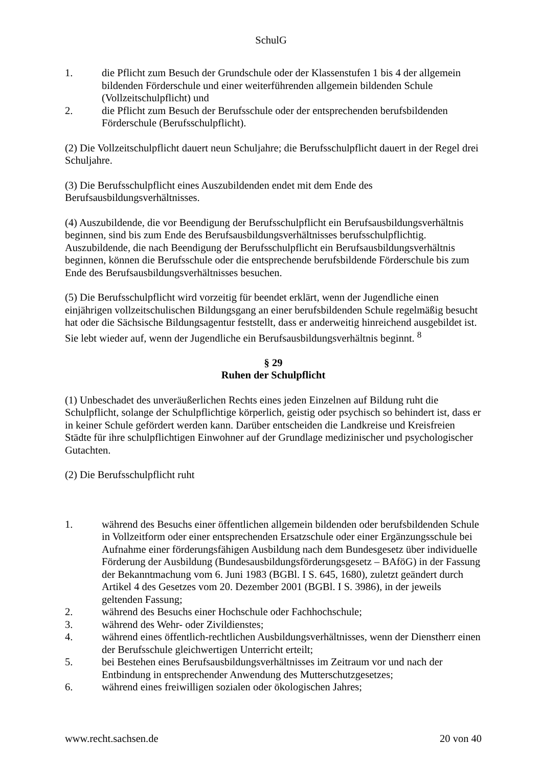SchulG
1. die Pflicht zum Besuch der Grundschule oder der Klassenstufen 1 bis 4 der allgemein bildenden Förderschule und einer weiterführenden allgemein bildenden Schule (Vollzeitschulpflicht) und
2. die Pflicht zum Besuch der Berufsschule oder der entsprechenden berufsbildenden Förderschule (Berufsschulpflicht).
(2) Die Vollzeitschulpflicht dauert neun Schuljahre; die Berufsschulpflicht dauert in der Regel drei Schuljahre.
(3) Die Berufsschulpflicht eines Auszubildenden endet mit dem Ende des Berufsausbildungsverhältnisses.
(4) Auszubildende, die vor Beendigung der Berufsschulpflicht ein Berufsausbildungsverhältnis beginnen, sind bis zum Ende des Berufsausbildungsverhältnisses berufsschulpflichtig. Auszubildende, die nach Beendigung der Berufsschulpflicht ein Berufsausbildungsverhältnis beginnen, können die Berufsschule oder die entsprechende berufsbildende Förderschule bis zum Ende des Berufsausbildungsverhältnisses besuchen.
(5) Die Berufsschulpflicht wird vorzeitig für beendet erklärt, wenn der Jugendliche einen einjährigen vollzeitschulischen Bildungsgang an einer berufsbildenden Schule regelmäßig besucht hat oder die Sächsische Bildungsagentur feststellt, dass er anderweitig hinreichend ausgebildet ist. Sie lebt wieder auf, wenn der Jugendliche ein Berufsausbildungsverhältnis beginnt. <sup>8</sup>
§ 29
Ruhen der Schulpflicht
(1) Unbeschadet des unveräußerlichen Rechts eines jeden Einzelnen auf Bildung ruht die Schulpflicht, solange der Schulpflichtige körperlich, geistig oder psychisch so behindert ist, dass er in keiner Schule gefördert werden kann. Darüber entscheiden die Landkreise und Kreisfreien Städte für ihre schulpflichtigen Einwohner auf der Grundlage medizinischer und psychologischer Gutachten.
(2) Die Berufsschulpflicht ruht
1. während des Besuchs einer öffentlichen allgemein bildenden oder berufsbildenden Schule in Vollzeitform oder einer entsprechenden Ersatzschule oder einer Ergänzungsschule bei Aufnahme einer förderungsfähigen Ausbildung nach dem Bundesgesetz über individuelle Förderung der Ausbildung (Bundesausbildungsförderungsgesetz – BAföG) in der Fassung der Bekanntmachung vom 6. Juni 1983 (BGBl. I S. 645, 1680), zuletzt geändert durch Artikel 4 des Gesetzes vom 20. Dezember 2001 (BGBl. I S. 3986), in der jeweils geltenden Fassung;
2. während des Besuchs einer Hochschule oder Fachhochschule;
3. während des Wehr- oder Zivildienstes;
4. während eines öffentlich-rechtlichen Ausbildungsverhältnisses, wenn der Dienstherr einen der Berufsschule gleichwertigen Unterricht erteilt;
5. bei Bestehen eines Berufsausbildungsverhältnisses im Zeitraum vor und nach der Entbindung in entsprechender Anwendung des Mutterschutzgesetzes;
6. während eines freiwilligen sozialen oder ökologischen Jahres;
www.recht.sachsen.de 20 von 40